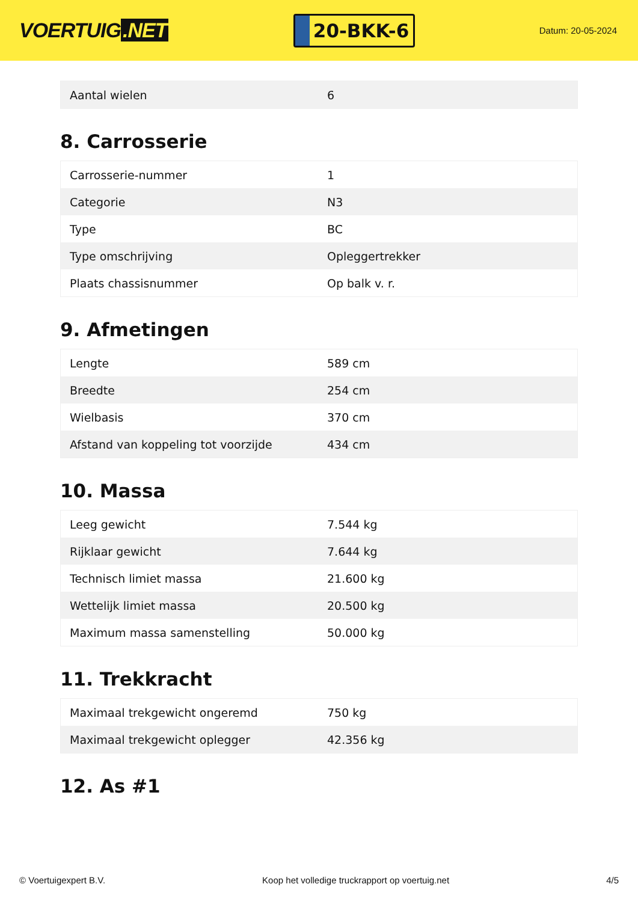VOERTUIG.NET
20-BKK-6
Datum: 20-05-2024
| Aantal wielen | 6 |
8. Carrosserie
| Carrosserie-nummer | 1 |
| Categorie | N3 |
| Type | BC |
| Type omschrijving | Opleggertrekker |
| Plaats chassisnummer | Op balk v. r. |
9. Afmetingen
| Lengte | 589 cm |
| Breedte | 254 cm |
| Wielbasis | 370 cm |
| Afstand van koppeling tot voorzijde | 434 cm |
10. Massa
| Leeg gewicht | 7.544 kg |
| Rijklaar gewicht | 7.644 kg |
| Technisch limiet massa | 21.600 kg |
| Wettelijk limiet massa | 20.500 kg |
| Maximum massa samenstelling | 50.000 kg |
11. Trekkracht
| Maximaal trekgewicht ongeremd | 750 kg |
| Maximaal trekgewicht oplegger | 42.356 kg |
12. As #1
© Voertuigexpert B.V. Koop het volledige truckrapport op voertuig.net 4/5